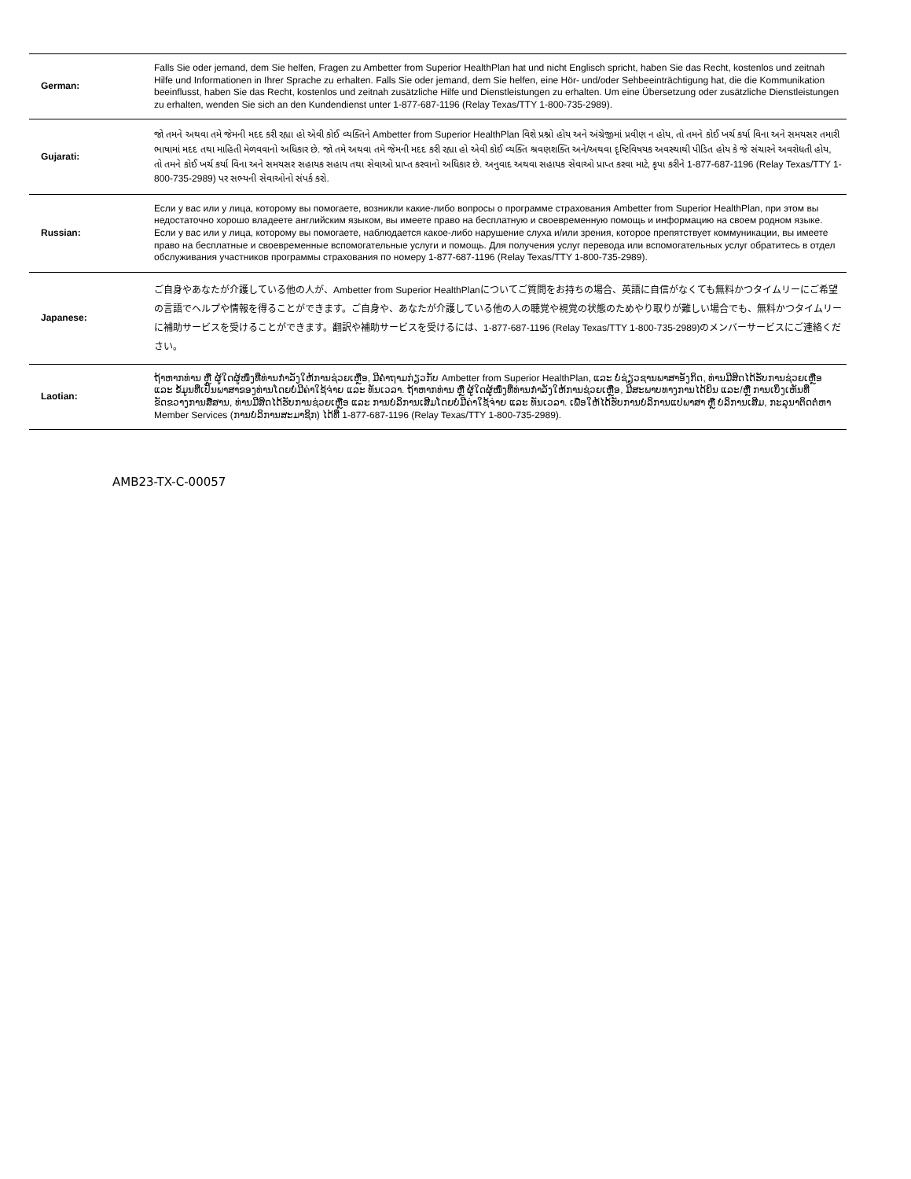| German: | Falls Sie oder jemand, dem Sie helfen, Fragen zu Ambetter from Superior HealthPlan hat und nicht Englisch spricht, haben Sie das Recht, kostenlos und zeitnah Hilfe und Informationen in Ihrer Sprache zu erhalten. Falls Sie oder jemand, dem Sie helfen, eine Hör- und/oder Sehbeeinträchtigung hat, die die Kommunikation beeinflusst, haben Sie das Recht, kostenlos und zeitnah zusätzliche Hilfe und Dienstleistungen zu erhalten. Um eine Übersetzung oder zusätzliche Dienstleistungen zu erhalten, wenden Sie sich an den Kundendienst unter 1-877-687-1196 (Relay Texas/TTY 1-800-735-2989). |
| Gujarati: | જો તમને અથવા તમે જેમની મદદ કરી રહ્યા હો એવી કોઈ વ્યક્તિને Ambetter from Superior HealthPlan વિશે પ્રશ્નો હોય અને અંગ્રેજીમાં પ્રવીણ ન હોય, તો તમને કોઈ ખર્ચ કર્યા વિના અને સમયસર તમારી ભાષામાં મદદ તથા માહિતી મેળવવાનો અધિકાર છે. જો તમે અથવા તમે જેમની મદદ કરી રહ્યા હો એવી કોઈ વ્યક્તિ શ્રવણશક્તિ અને/અથવા દૃષ્ટિવિષયક અવસ્થાથી પીડિત હોય કે જે સંચારને અવરોધતી હોય, તો તમને કોઈ ખર્ચ કર્યા વિના અને સમયસર સહાયક સહાય તથા સેવાઓ પ્રાપ્ત કરવાનો અધિકાર છે. અનુવાદ અથવા સહાયક સેવાઓ પ્રાપ્ત કરવા માટે, કૃપા કરીને 1-877-687-1196 (Relay Texas/TTY 1-800-735-2989) પર સભ્યની સેવાઓનો સંપર્ક કરો. |
| Russian: | Если у вас или у лица, которому вы помогаете, возникли какие-либо вопросы о программе страхования Ambetter from Superior HealthPlan, при этом вы недостаточно хорошо владеете английским языком, вы имеете право на бесплатную и своевременную помощь и информацию на своем родном языке. Если у вас или у лица, которому вы помогаете, наблюдается какое-либо нарушение слуха и/или зрения, которое препятствует коммуникации, вы имеете право на бесплатные и своевременные вспомогательные услуги и помощь. Для получения услуг перевода или вспомогательных услуг обратитесь в отдел обслуживания участников программы страхования по номеру 1-877-687-1196 (Relay Texas/TTY 1-800-735-2989). |
| Japanese: | ご自身やあなたが介護している他の人が、Ambetter from Superior HealthPlanについてご質問をお持ちの場合、英語に自信がなくても無料かつタイムリーにご希望の言語でヘルプや情報を得ることができます。ご自身や、あなたが介護している他の人の聴覚や視覚の状態のためやり取りが難しい場合でも、無料かつタイムリーに補助サービスを受けることができます。翻訳や補助サービスを受けるには、1-877-687-1196 (Relay Texas/TTY 1-800-735-2989)のメンバーサービスにご連絡ください。 |
| Laotian: | ຖ້າຫາກທ່ານ ຫຼື ຜູ້ໃດຜູ້ໜຶ່ງທີ່ທ່ານກຳລັງໃຫ້ການຊ່ວຍເຫຼືອ, ມີຄຳຖາມກ່ຽວກັບ Ambetter from Superior HealthPlan, ແລະ ບໍ່ຊ່ຽວຊານພາສາອັງກິດ, ທ່ານມີສິດໄດ້ຮັບການຊ່ວຍເຫຼືອ ແລະ ຂໍ້ມູນທີ່ເປັນພາສາຂອງທ່ານໂດຍບໍ່ມີຄ່າໃຊ້ຈ່າຍ ແລະ ທັນເວລາ. ຖ້າຫາກທ່ານ ຫຼື ຜູ້ໃດຜູ້ໜຶ່ງທີ່ທ່ານກຳລັງໃຫ້ການຊ່ວຍເຫຼືອ, ມີສະພາບທາງການໄດ້ຍິນ ແລະ/ຫຼື ການເບິ່ງເຫັນທີ່ຂັດຂວາງການສື່ສານ, ທ່ານມີສິດໄດ້ຮັບການຊ່ວຍເຫຼືອ ແລະ ການບໍລິການເສີມໂດຍບໍ່ມີຄ່າໃຊ້ຈ່າຍ ແລະ ທັນເວລາ. ເພື່ອໃຫ້ໄດ້ຮັບການບໍລິການແປພາສາ ຫຼື ບໍລິການເສີມ, ກະລຸນາຕິດຕໍ່ຫາ Member Services (ການບໍລິການສະມາຊິກ) ໄດ້ທີ່ 1-877-687-1196 (Relay Texas/TTY 1-800-735-2989). |
AMB23-TX-C-00057